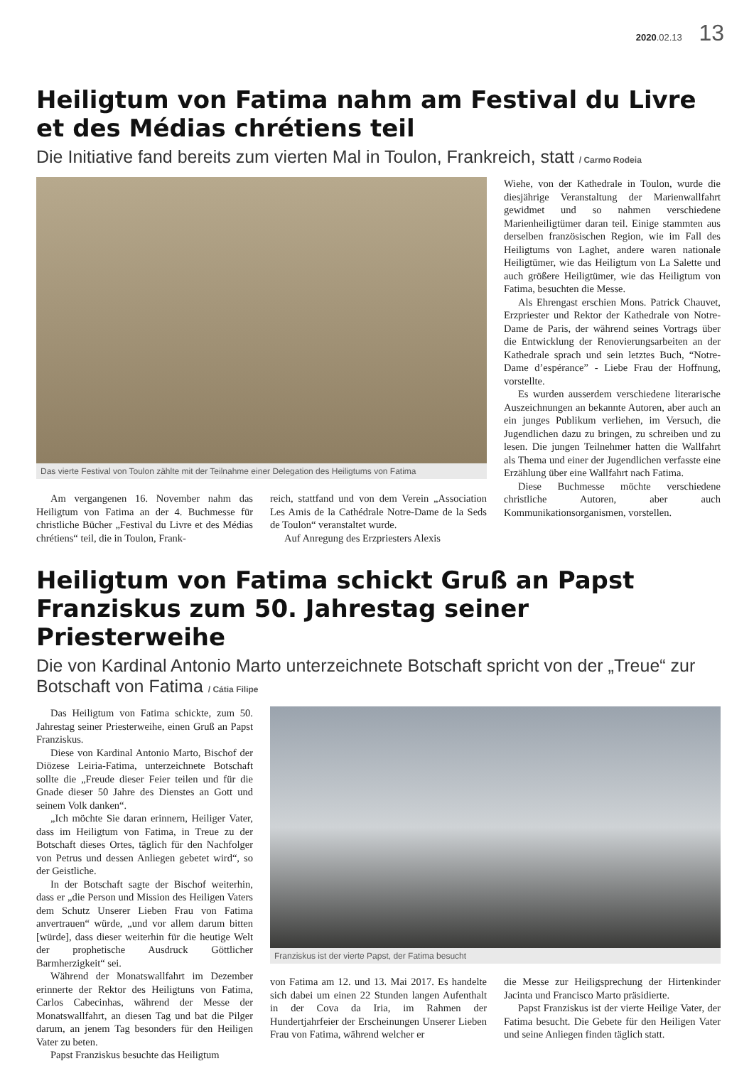2020.02.13 13
Heiligtum von Fatima nahm am Festival du Livre et des Médias chrétiens teil
Die Initiative fand bereits zum vierten Mal in Toulon, Frankreich, statt / Carmo Rodeia
Das vierte Festival von Toulon zählte mit der Teilnahme einer Delegation des Heiligtums von Fatima
Am vergangenen 16. November nahm das Heiligtum von Fatima an der 4. Buchmesse für christliche Bücher „Festival du Livre et des Médias chrétiens“ teil, die in Toulon, Frank-
reich, stattfand und von dem Verein „Association Les Amis de la Cathédrale Notre-Dame de la Seds de Toulon“ veranstaltet wurde.
Auf Anregung des Erzpriesters Alexis
Wiehe, von der Kathedrale in Toulon, wurde die diesjährige Veranstaltung der Marienwallfahrt gewidmet und so nahmen verschiedene Marienheiligtümer daran teil. Einige stammten aus derselben französischen Region, wie im Fall des Heiligtums von Laghet, andere waren nationale Heiligtümer, wie das Heiligtum von La Salette und auch größere Heiligtümer, wie das Heiligtum von Fatima, besuchten die Messe.
Als Ehrengast erschien Mons. Patrick Chauvet, Erzpriester und Rektor der Kathedrale von Notre-Dame de Paris, der während seines Vortrags über die Entwicklung der Renovierungsarbeiten an der Kathedrale sprach und sein letztes Buch, “Notre-Dame d’espérance” - Liebe Frau der Hoffnung, vorstellte.
Es wurden ausserdem verschiedene literarische Auszeichnungen an bekannte Autoren, aber auch an ein junges Publikum verliehen, im Versuch, die Jugendlichen dazu zu bringen, zu schreiben und zu lesen. Die jungen Teilnehmer hatten die Wallfahrt als Thema und einer der Jugendlichen verfasste eine Erzählung über eine Wallfahrt nach Fatima.
Diese Buchmesse möchte verschiedene christliche Autoren, aber auch Kommunikationsorganismen, vorstellen.
Heiligtum von Fatima schickt Gruß an Papst Franziskus zum 50. Jahrestag seiner Priesterweihe
Die von Kardinal Antonio Marto unterzeichnete Botschaft spricht von der „Treue“ zur Botschaft von Fatima / Cátia Filipe
Das Heiligtum von Fatima schickte, zum 50. Jahrestag seiner Priesterweihe, einen Gruß an Papst Franziskus.
Diese von Kardinal Antonio Marto, Bischof der Diözese Leiria-Fatima, unterzeichnete Botschaft sollte die „Freude dieser Feier teilen und für die Gnade dieser 50 Jahre des Dienstes an Gott und seinem Volk danken“.
„Ich möchte Sie daran erinnern, Heiliger Vater, dass im Heiligtum von Fatima, in Treue zu der Botschaft dieses Ortes, täglich für den Nachfolger von Petrus und dessen Anliegen gebetet wird“, so der Geistliche.
In der Botschaft sagte der Bischof weiterhin, dass er „die Person und Mission des Heiligen Vaters dem Schutz Unserer Lieben Frau von Fatima anvertrauen“ würde, „und vor allem darum bitten [würde], dass dieser weiterhin für die heutige Welt der prophetische Ausdruck Göttlicher Barmherzigkeit“ sei.
Während der Monatswallfahrt im Dezember erinnerte der Rektor des Heiligtuns von Fatima, Carlos Cabecinhas, während der Messe der Monatswallfahrt, an diesen Tag und bat die Pilger darum, an jenem Tag besonders für den Heiligen Vater zu beten.
Papst Franziskus besuchte das Heiligtum
Franziskus ist der vierte Papst, der Fatima besucht
von Fatima am 12. und 13. Mai 2017. Es handelte sich dabei um einen 22 Stunden langen Aufenthalt in der Cova da Iria, im Rahmen der Hundertjahrfeier der Erscheinungen Unserer Lieben Frau von Fatima, während welcher er
die Messe zur Heiligsprechung der Hirtenkinder Jacinta und Francisco Marto präsidierte.
Papst Franziskus ist der vierte Heilige Vater, der Fatima besucht. Die Gebete für den Heiligen Vater und seine Anliegen finden täglich statt.